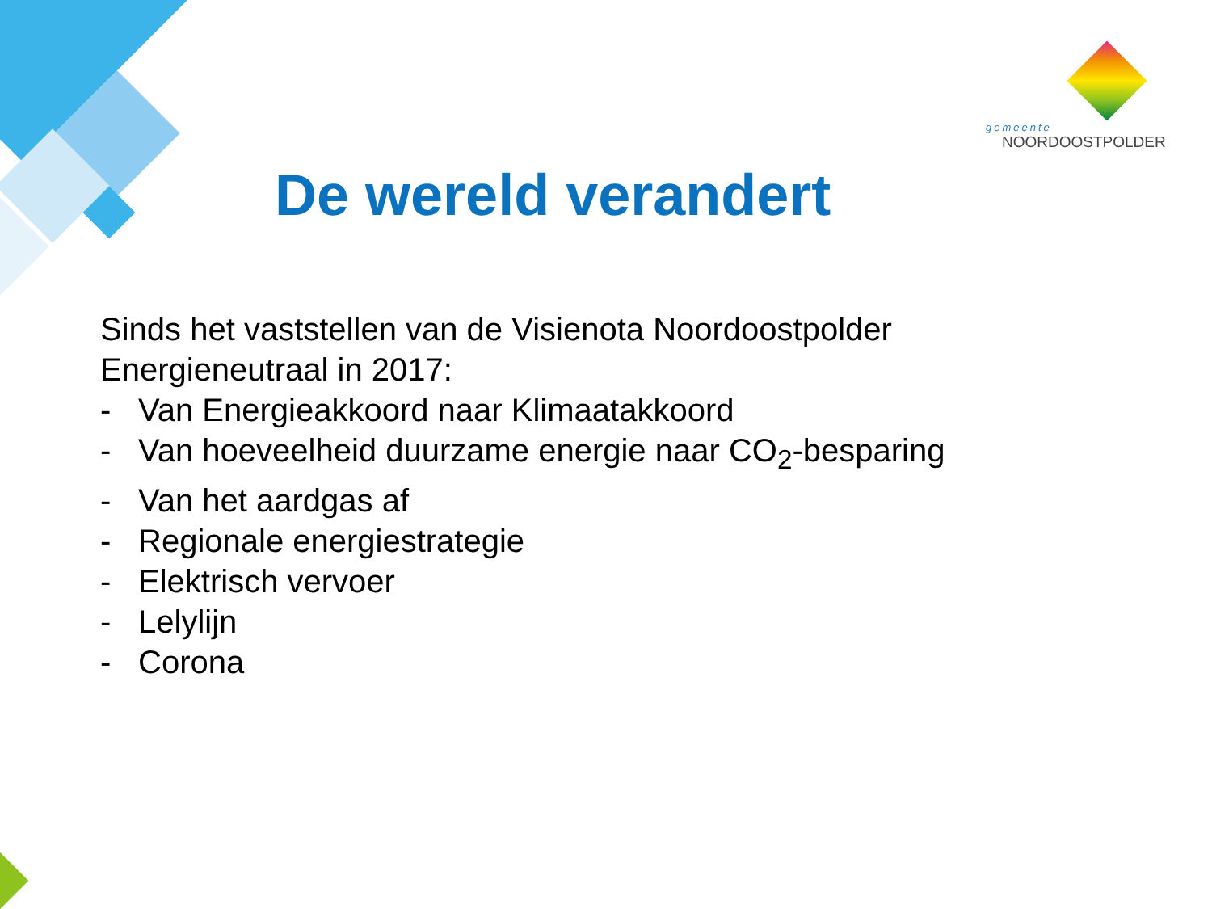gemeente
NOORDOOSTPOLDER
De wereld verandert
Sinds het vaststellen van de Visienota Noordoostpolder
Energieneutraal in 2017:
- Van Energieakkoord naar Klimaatakkoord
- Van hoeveelheid duurzame energie naar CO<sub>2</sub>-besparing
- Van het aardgas af
- Regionale energiestrategie
- Elektrisch vervoer
- Lelylijn
- Corona